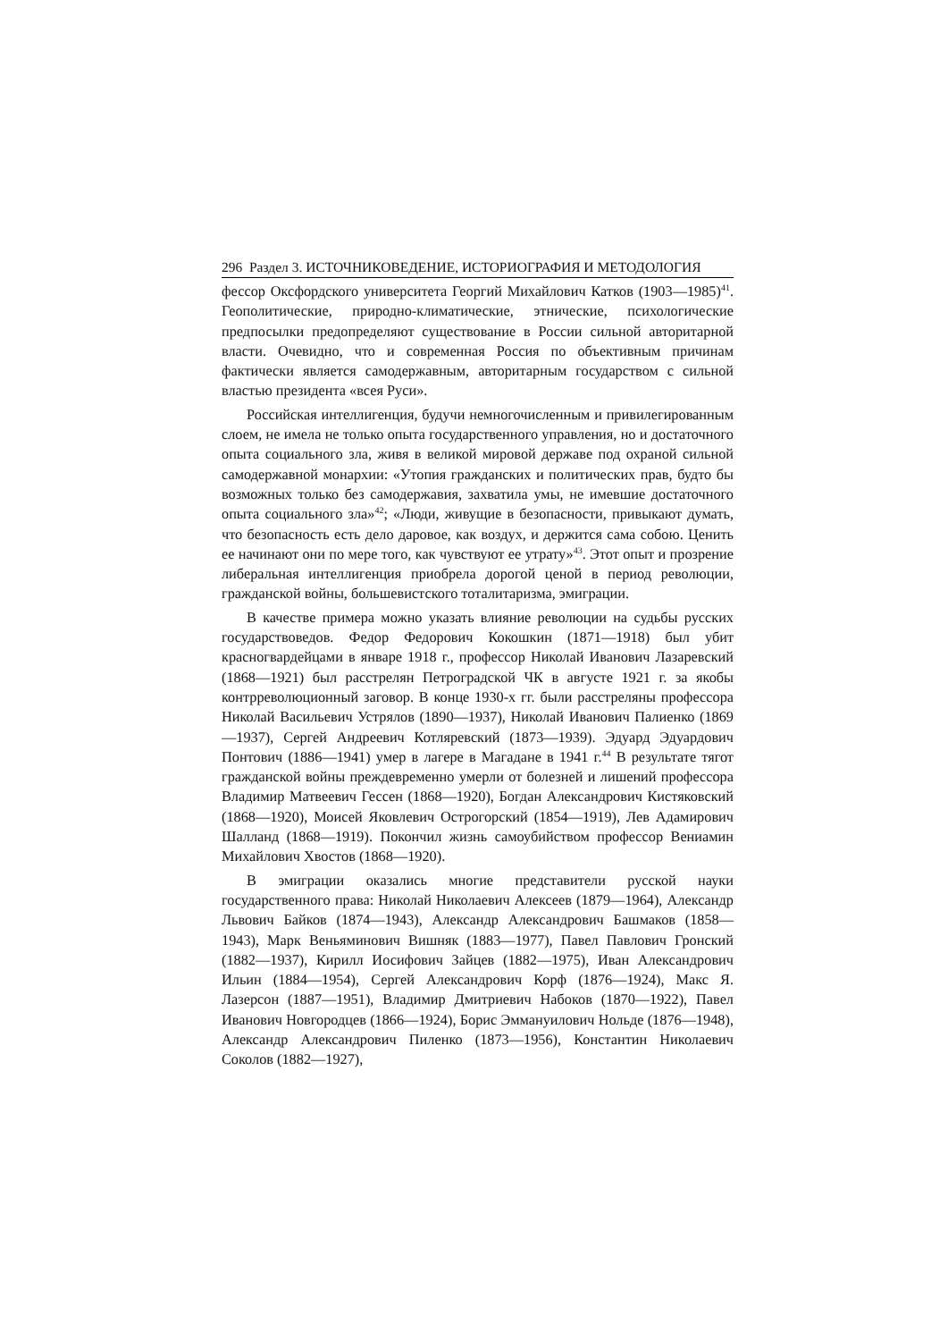296 Раздел 3. ИСТОЧНИКОВЕДЕНИЕ, ИСТОРИОГРАФИЯ И МЕТОДОЛОГИЯ
фессор Оксфордского университета Георгий Михайлович Катков (1903—1985)<sup>41</sup>. Геополитические, природно-климатические, этнические, психологические предпосылки предопределяют существование в России сильной авторитарной власти. Очевидно, что и современная Россия по объективным причинам фактически является самодержавным, авторитарным государством с сильной властью президента «всея Руси».
Российская интеллигенция, будучи немногочисленным и привилегированным слоем, не имела не только опыта государственного управления, но и достаточного опыта социального зла, живя в великой мировой державе под охраной сильной самодержавной монархии: «Утопия гражданских и политических прав, будто бы возможных только без самодержавия, захватила умы, не имевшие достаточного опыта социального зла»<sup>42</sup>; «Люди, живущие в безопасности, привыкают думать, что безопасность есть дело даровое, как воздух, и держится сама собою. Ценить ее начинают они по мере того, как чувствуют ее утрату»<sup>43</sup>. Этот опыт и прозрение либеральная интеллигенция приобрела дорогой ценой в период революции, гражданской войны, большевистского тоталитаризма, эмиграции.
В качестве примера можно указать влияние революции на судьбы русских государствоведов. Федор Федорович Кокошкин (1871—1918) был убит красногвардейцами в январе 1918 г., профессор Николай Иванович Лазаревский (1868—1921) был расстрелян Петроградской ЧК в августе 1921 г. за якобы контрреволюционный заговор. В конце 1930-х гг. были расстреляны профессора Николай Васильевич Устрялов (1890—1937), Николай Иванович Палиенко (1869—1937), Сергей Андреевич Котляревский (1873—1939). Эдуард Эдуардович Понтович (1886—1941) умер в лагере в Магадане в 1941 г.<sup>44</sup> В результате тягот гражданской войны преждевременно умерли от болезней и лишений профессора Владимир Матвеевич Гессен (1868—1920), Богдан Александрович Кистяковский (1868—1920), Моисей Яковлевич Острогорский (1854—1919), Лев Адамирович Шалланд (1868—1919). Покончил жизнь самоубийством профессор Вениамин Михайлович Хвостов (1868—1920).
В эмиграции оказались многие представители русской науки государственного права: Николай Николаевич Алексеев (1879—1964), Александр Львович Байков (1874—1943), Александр Александрович Башмаков (1858—1943), Марк Веньяминович Вишняк (1883—1977), Павел Павлович Гронский (1882—1937), Кирилл Иосифович Зайцев (1882—1975), Иван Александрович Ильин (1884—1954), Сергей Александрович Корф (1876—1924), Макс Я. Лазерсон (1887—1951), Владимир Дмитриевич Набоков (1870—1922), Павел Иванович Новгородцев (1866—1924), Борис Эммануилович Нольде (1876—1948), Александр Александрович Пиленко (1873—1956), Константин Николаевич Соколов (1882—1927),